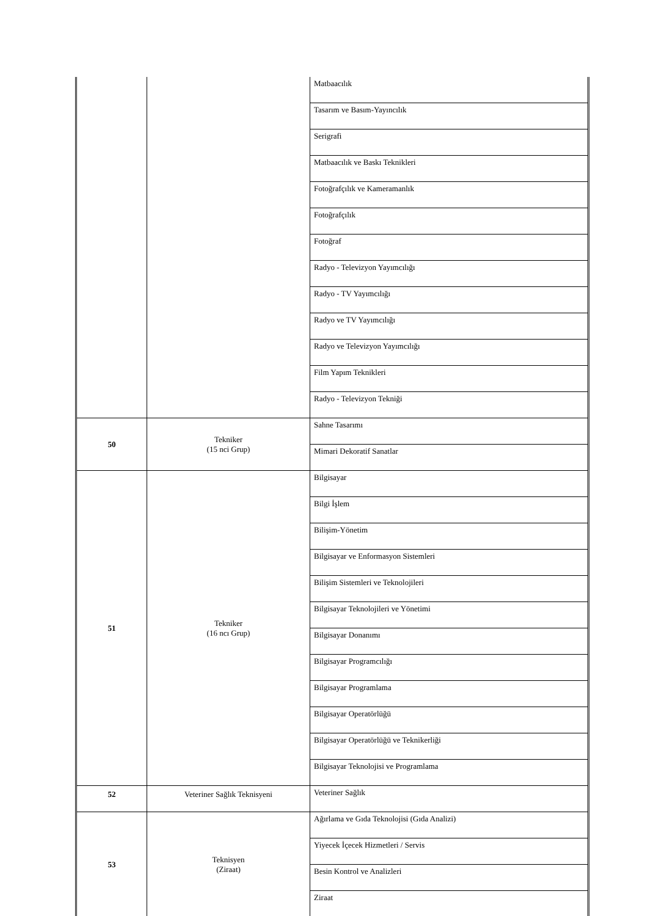| | | Matbaacılık |
| | | Tasarım ve Basım-Yayıncılık |
| | | Serigrafi |
| | | Matbaacılık ve Baskı Teknikleri |
| | | Fotoğrafçılık ve Kameramanlık |
| | | Fotoğrafçılık |
| | | Fotoğraf |
| | | Radyo - Televizyon Yayımcılığı |
| | | Radyo - TV Yayımcılığı |
| | | Radyo ve TV Yayımcılığı |
| | | Radyo ve Televizyon Yayımcılığı |
| | | Film Yapım Teknikleri |
| | | Radyo - Televizyon Tekniği |
| 50 | Tekniker (15 nci Grup) | Sahne Tasarımı |
| | | Mimari Dekoratif Sanatlar |
| 51 | Tekniker (16 ncı Grup) | Bilgisayar |
| | | Bilgi İşlem |
| | | Bilişim-Yönetim |
| | | Bilgisayar ve Enformasyon Sistemleri |
| | | Bilişim Sistemleri ve Teknolojileri |
| | | Bilgisayar Teknolojileri ve Yönetimi |
| | | Bilgisayar Donanımı |
| | | Bilgisayar Programcılığı |
| | | Bilgisayar Programlama |
| | | Bilgisayar Operatörlüğü |
| | | Bilgisayar Operatörlüğü ve Teknikerliği |
| | | Bilgisayar Teknolojisi ve Programlama |
| 52 | Veteriner Sağlık Teknisyeni | Veteriner Sağlık |
| 53 | Teknisyen (Ziraat) | Ağırlama ve Gıda Teknolojisi (Gıda Analizi) |
| | | Yiyecek İçecek Hizmetleri / Servis |
| | | Besin Kontrol ve Analizleri |
| | | Ziraat |